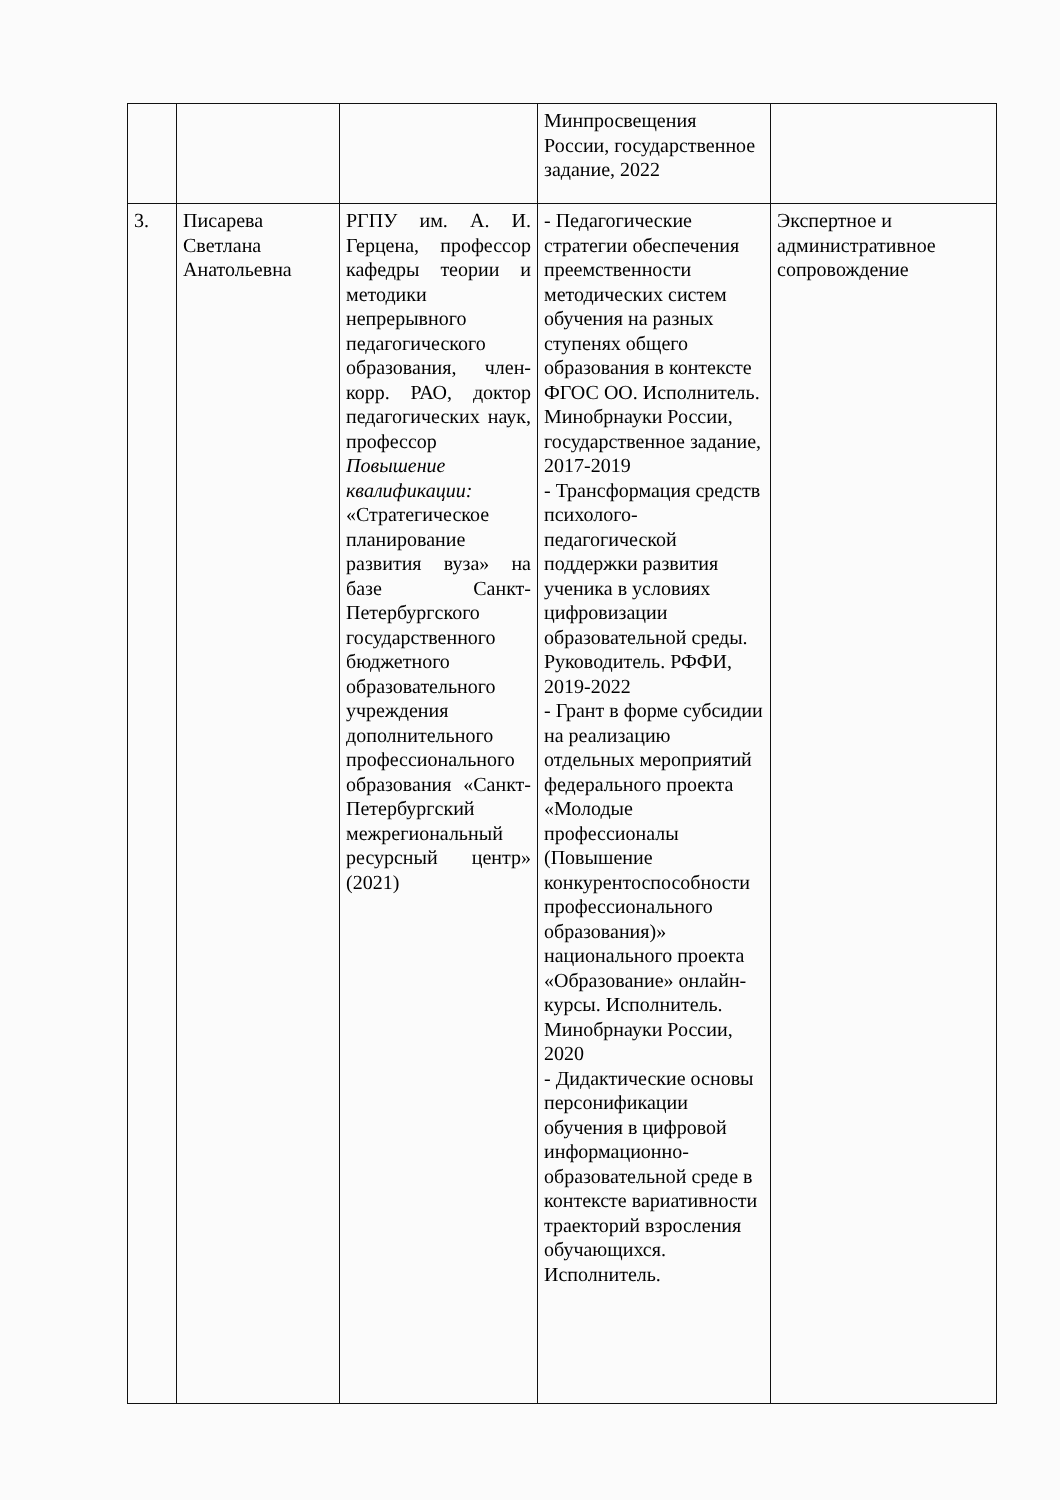| | | | Минпросвещения России, государственное задание, 2022 | |
| 3. | Писарева Светлана Анатольевна | РГПУ им. А. И. Герцена, профессор кафедры теории и методики непрерывного педагогического образования, член-корр. РАО, доктор педагогических наук, профессор Повышение квалификации: «Стратегическое планирование развития вуза» на базе Санкт-Петербургского государственного бюджетного образовательного учреждения дополнительного профессионального образования «Санкт-Петербургский межрегиональный ресурсный центр» (2021) | - Педагогические стратегии обеспечения преемственности методических систем обучения на разных ступенях общего образования в контексте ФГОС ОО. Исполнитель. Минобрнауки России, государственное задание, 2017-2019 - Трансформация средств психолого-педагогической поддержки развития ученика в условиях цифровизации образовательной среды. Руководитель. РФФИ, 2019-2022 - Грант в форме субсидии на реализацию отдельных мероприятий федерального проекта «Молодые профессионалы (Повышение конкурентоспособности профессионального образования)» национального проекта «Образование» онлайн-курсы. Исполнитель. Минобрнауки России, 2020 - Дидактические основы персонификации обучения в цифровой информационно-образовательной среде в контексте вариативности траекторий взросления обучающихся. Исполнитель. | Экспертное и административное сопровождение |